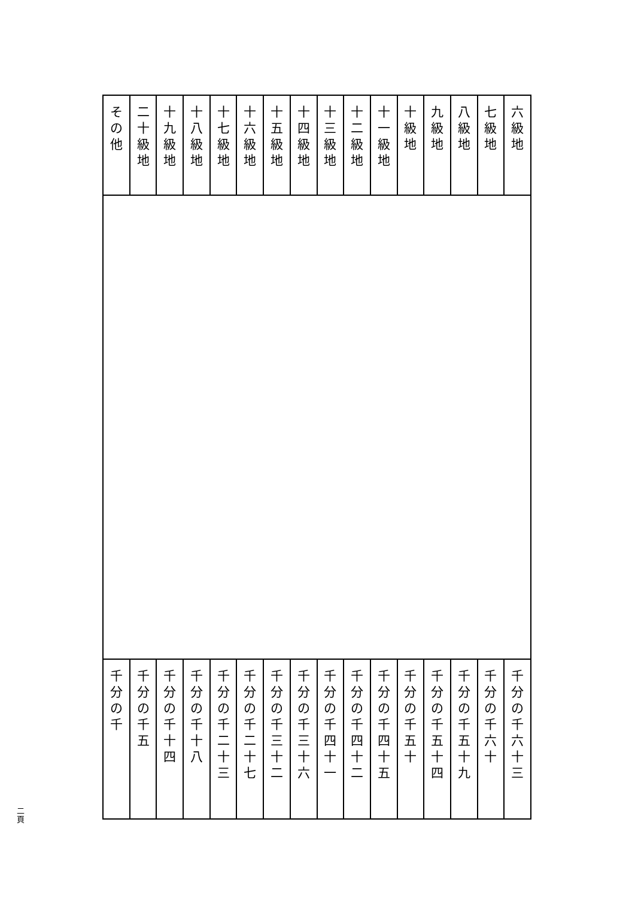| 六 級 地 | 七 級 地 | 八 級 地 | 九 級 地 | 十 級 地 | 十 一 級 地 | 十 二 級 地 | 十 三 級 地 | 十 四 級 地 | 十 五 級 地 | 十 六 級 地 | 十 七 級 地 | 十 八 級 地 | 十 九 級 地 | 二 十 級 地 | そ の 他 |
| 千 分 の 千 六 十 三 | 千 分 の 千 六 十 | 千 分 の 千 五 十 九 | 千 分 の 千 五 十 四 | 千 分 の 千 五 十 | 千 分 の 千 四 十 五 | 千 分 の 千 四 十 二 | 千 分 の 千 四 十 一 | 千 分 の 千 三 十 六 | 千 分 の 千 三 十 二 | 千 分 の 千 二 十 七 | 千 分 の 千 二 十 三 | 千 分 の 千 十 八 | 千 分 の 千 十 四 | 千 分 の 千 五 | 千 分 の 千 |
二
頁